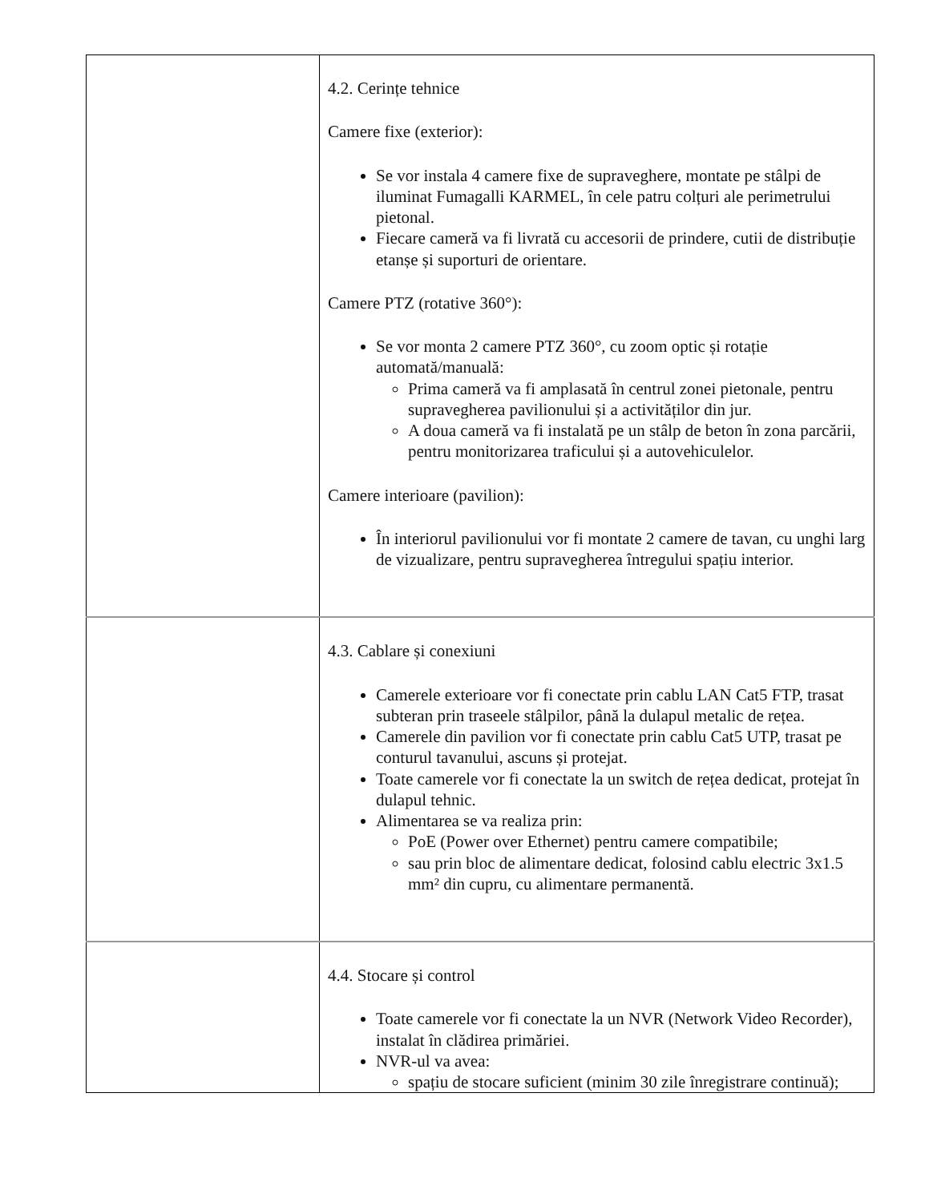| | 4.2. Cerințe tehnice Camere fixe (exterior): Se vor instala 4 camere fixe de supraveghere, montate pe stâlpi de iluminat Fumagalli KARMEL, în cele patru colțuri ale perimetrului pietonal. Fiecare cameră va fi livrată cu accesorii de prindere, cutii de distribuție etanșe și suporturi de orientare. Camere PTZ (rotative 360°): Se vor monta 2 camere PTZ 360°, cu zoom optic și rotație automată/manuală: Prima cameră va fi amplasată în centrul zonei pietonale, pentru supravegherea pavilionului și a activităților din jur. A doua cameră va fi instalată pe un stâlp de beton în zona parcării, pentru monitorizarea traficului și a autovehiculelor. Camere interioare (pavilion): În interiorul pavilionului vor fi montate 2 camere de tavan, cu unghi larg de vizualizare, pentru supravegherea întregului spațiu interior. |
| | 4.3. Cablare și conexiuni Camerele exterioare vor fi conectate prin cablu LAN Cat5 FTP, trasat subteran prin traseele stâlpilor, până la dulapul metalic de rețea. Camerele din pavilion vor fi conectate prin cablu Cat5 UTP, trasat pe conturul tavanului, ascuns și protejat. Toate camerele vor fi conectate la un switch de rețea dedicat, protejat în dulapul tehnic. Alimentarea se va realiza prin: PoE (Power over Ethernet) pentru camere compatibile; sau prin bloc de alimentare dedicat, folosind cablu electric 3x1.5 mm² din cupru, cu alimentare permanentă. |
| | 4.4. Stocare și control Toate camerele vor fi conectate la un NVR (Network Video Recorder), instalat în clădirea primăriei. NVR-ul va avea: spațiu de stocare suficient (minim 30 zile înregistrare continuă); |